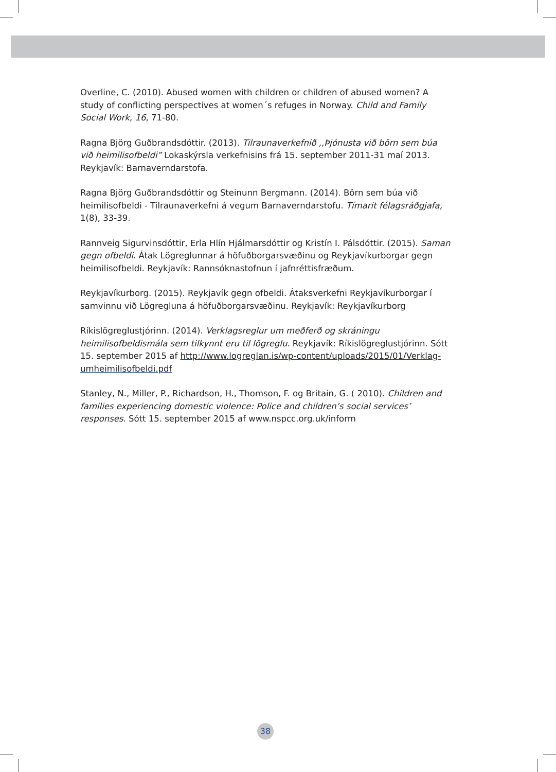Overline, C. (2010). Abused women with children or children of abused women? A study of conflicting perspectives at women´s refuges in Norway. Child and Family Social Work, 16, 71-80.
Ragna Björg Guðbrandsdóttir. (2013). Tilraunaverkefnið ,,Þjónusta við börn sem búa við heimilisofbeldi” Lokaskýrsla verkefnisins frá 15. september 2011-31 maí 2013. Reykjavík: Barnaverndarstofa.
Ragna Björg Guðbrandsdóttir og Steinunn Bergmann. (2014). Börn sem búa við heimilisofbeldi - Tilraunaverkefni á vegum Barnaverndarstofu. Tímarit félagsráðgjafa, 1(8), 33-39.
Rannveig Sigurvinsdóttir, Erla Hlín Hjálmarsdóttir og Kristín I. Pálsdóttir. (2015). Saman gegn ofbeldi. Átak Lögreglunnar á höfuðborgarsvæðinu og Reykjavíkurborgar gegn heimilisofbeldi. Reykjavík: Rannsóknastofnun í jafnréttisfræðum.
Reykjavíkurborg. (2015). Reykjavík gegn ofbeldi. Átaksverkefni Reykjavíkurborgar í samvinnu við Lögregluna á höfuðborgarsvæðinu. Reykjavík: Reykjavíkurborg
Ríkislögreglustjórinn. (2014). Verklagsreglur um meðferð og skráningu heimilisofbeldismála sem tilkynnt eru til lögreglu. Reykjavík: Ríkislögreglustjórinn. Sótt 15. september 2015 af http://www.logreglan.is/wp-content/uploads/2015/01/Verklag-umheimilisofbeldi.pdf
Stanley, N., Miller, P., Richardson, H., Thomson, F. og Britain, G. ( 2010). Children and families experiencing domestic violence: Police and children’s social services’ responses. Sótt 15. september 2015 af www.nspcc.org.uk/inform
38